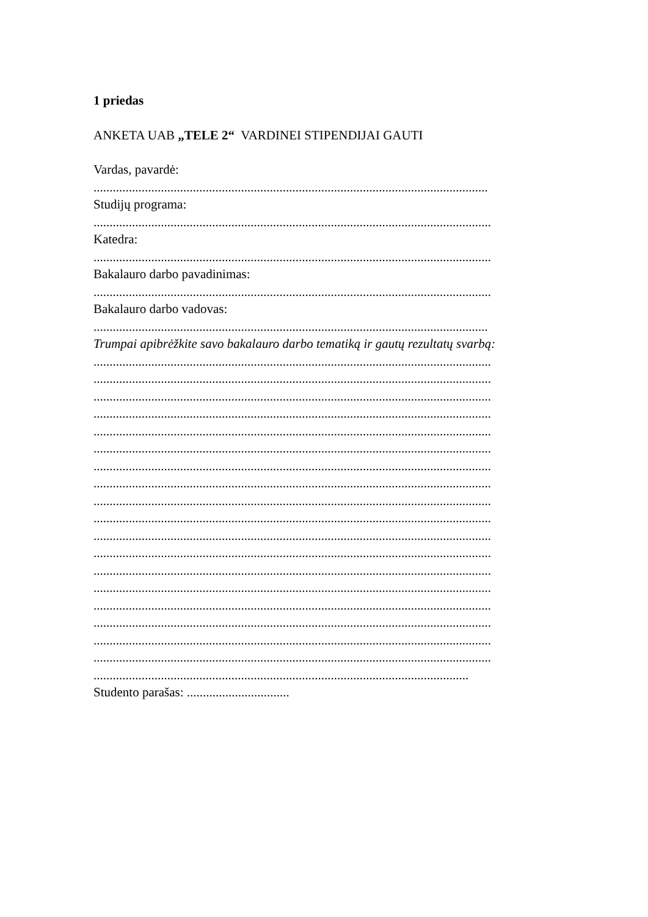1 priedas
ANKETA UAB „TELE 2“ VARDINEI STIPENDIJAI GAUTI
Vardas, pavardė:
...........................................................................................................................
Studijų programa:
............................................................................................................................
Katedra:
............................................................................................................................
Bakalauro darbo pavadinimas:
............................................................................................................................
Bakalauro darbo vadovas:
...........................................................................................................................
Trumpai apibrėžkite savo bakalauro darbo tematiką ir gautų rezultatų svarbą:
............................................................................................................................
............................................................................................................................
............................................................................................................................
............................................................................................................................
............................................................................................................................
............................................................................................................................
............................................................................................................................
............................................................................................................................
............................................................................................................................
............................................................................................................................
............................................................................................................................
............................................................................................................................
............................................................................................................................
............................................................................................................................
............................................................................................................................
............................................................................................................................
............................................................................................................................
............................................................................................................................
.....................................................................................................................
Studento parašas: ................................